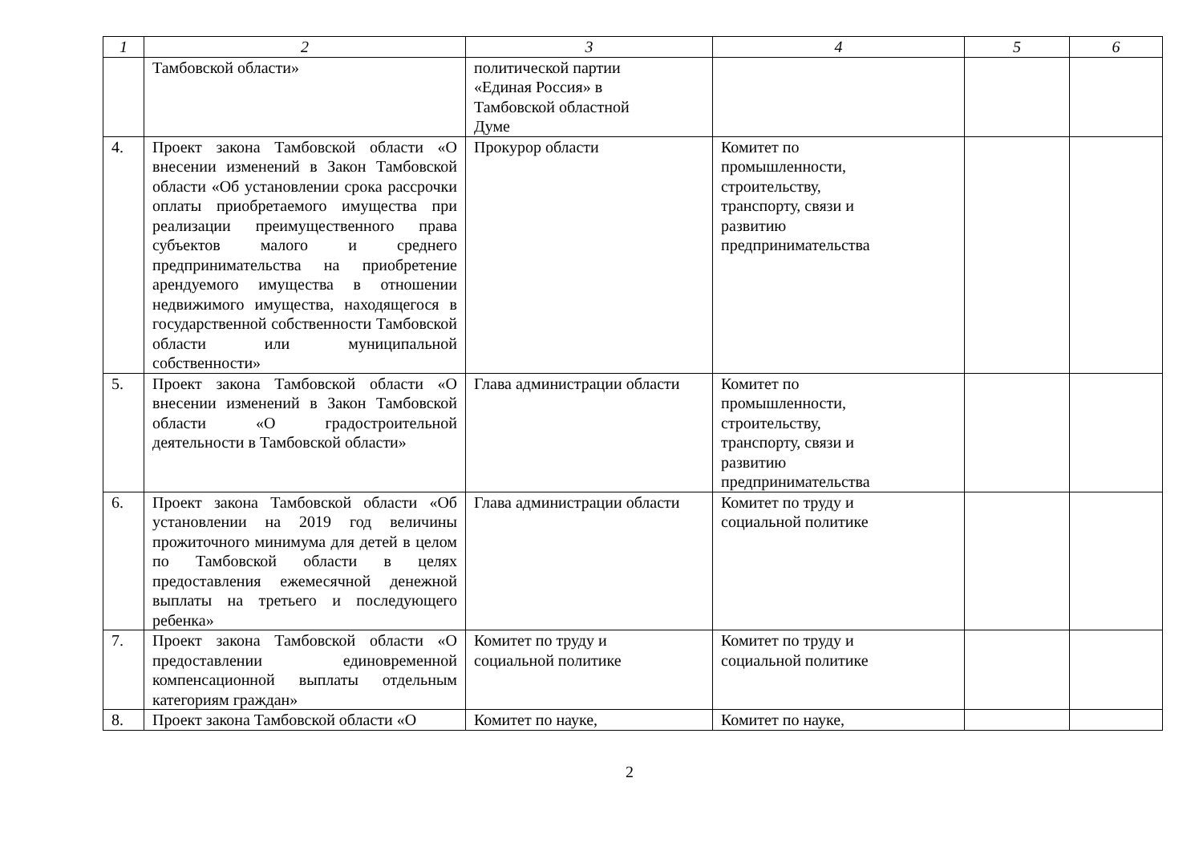| 1 | 2 | 3 | 4 | 5 | 6 |
| --- | --- | --- | --- | --- | --- |
| | Тамбовской области» | политической партии «Единая Россия» в Тамбовской областной Думе | | | |
| 4. | Проект закона Тамбовской области «О внесении изменений в Закон Тамбовской области «Об установлении срока рассрочки оплаты приобретаемого имущества при реализации преимущественного права субъектов малого и среднего предпринимательства на приобретение арендуемого имущества в отношении недвижимого имущества, находящегося в государственной собственности Тамбовской области или муниципальной собственности» | Прокурор области | Комитет по промышленности, строительству, транспорту, связи и развитию предпринимательства | | |
| 5. | Проект закона Тамбовской области «О внесении изменений в Закон Тамбовской области «О градостроительной деятельности в Тамбовской области» | Глава администрации области | Комитет по промышленности, строительству, транспорту, связи и развитию предпринимательства | | |
| 6. | Проект закона Тамбовской области «Об установлении на 2019 год величины прожиточного минимума для детей в целом по Тамбовской области в целях предоставления ежемесячной денежной выплаты на третьего и последующего ребенка» | Глава администрации области | Комитет по труду и социальной политике | | |
| 7. | Проект закона Тамбовской области «О предоставлении единовременной компенсационной выплаты отдельным категориям граждан» | Комитет по труду и социальной политике | Комитет по труду и социальной политике | | |
| 8. | Проект закона Тамбовской области «О | Комитет по науке, | Комитет по науке, | | |
2